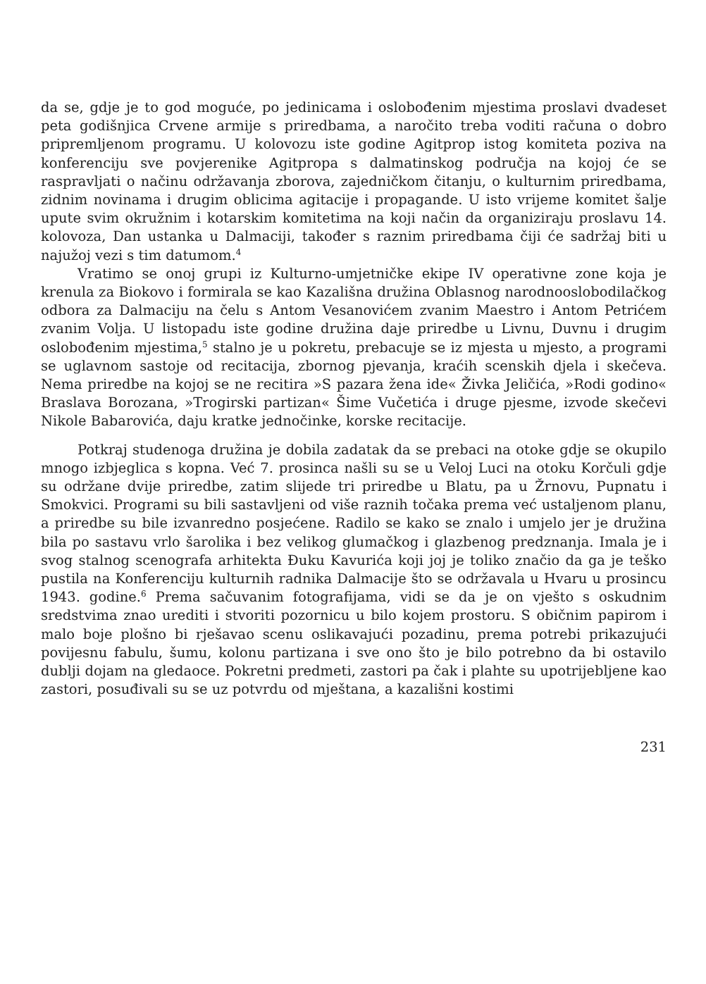da se, gdje je to god moguće, po jedinicama i oslobođenim mjestima proslavi dvadeset peta godišnjica Crvene armije s priredbama, a naročito treba voditi računa o dobro pripremljenom programu. U kolovozu iste godine Agitprop istog komiteta poziva na konferenciju sve povjerenike Agitpropa s dalmatinskog područja na kojoj će se raspravljati o načinu održavanja zborova, zajedničkom čitanju, o kulturnim priredbama, zidnim novinama i drugim oblicima agitacije i propagande. U isto vrijeme komitet šalje upute svim okružnim i kotarskim komitetima na koji način da organiziraju proslavu 14. kolovoza, Dan ustanka u Dalmaciji, također s raznim priredbama čiji će sadržaj biti u najužoj vezi s tim datumom.<sup>4</sup>
Vratimo se onoj grupi iz Kulturno-umjetničke ekipe IV operativne zone koja je krenula za Biokovo i formirala se kao Kazališna družina Oblasnog narodnooslobodilačkog odbora za Dalmaciju na čelu s Antom Vesanovićem zvanim Maestro i Antom Petrićem zvanim Volja. U listopadu iste godine družina daje priredbe u Livnu, Duvnu i drugim oslobođenim mjestima,<sup>5</sup> stalno je u pokretu, prebacuje se iz mjesta u mjesto, a programi se uglavnom sastoje od recitacija, zbornog pjevanja, kraćih scenskih djela i skečeva. Nema priredbe na kojoj se ne recitira »S pazara žena ide« Živka Jeličića, »Rodi godino« Braslava Borozana, »Trogirski partizan« Šime Vučetića i druge pjesme, izvode skečevi Nikole Babarovića, daju kratke jednočinke, korske recitacije.
Potkraj studenoga družina je dobila zadatak da se prebaci na otoke gdje se okupilo mnogo izbjeglica s kopna. Već 7. prosinca našli su se u Veloj Luci na otoku Korčuli gdje su održane dvije priredbe, zatim slijede tri priredbe u Blatu, pa u Žrnovu, Pupnatu i Smokvici. Programi su bili sastavljeni od više raznih točaka prema već ustaljenom planu, a priredbe su bile izvanredno posjećene. Radilo se kako se znalo i umjelo jer je družina bila po sastavu vrlo šarolika i bez velikog glumačkog i glazbenog predznanja. Imala je i svog stalnog scenografa arhitekta Đuku Kavurića koji joj je toliko značio da ga je teško pustila na Konferenciju kulturnih radnika Dalmacije što se održavala u Hvaru u prosincu 1943. godine.<sup>6</sup> Prema sačuvanim fotografijama, vidi se da je on vješto s oskudnim sredstvima znao urediti i stvoriti pozornicu u bilo kojem prostoru. S običnim papirom i malo boje plošno bi rješavao scenu oslikavajući pozadinu, prema potrebi prikazujući povijesnu fabulu, šumu, kolonu partizana i sve ono što je bilo potrebno da bi ostavilo dublji dojam na gledaoce. Pokretni predmeti, zastori pa čak i plahte su upotrijebljene kao zastori, posuđivali su se uz potvrdu od mještana, a kazališni kostimi
231